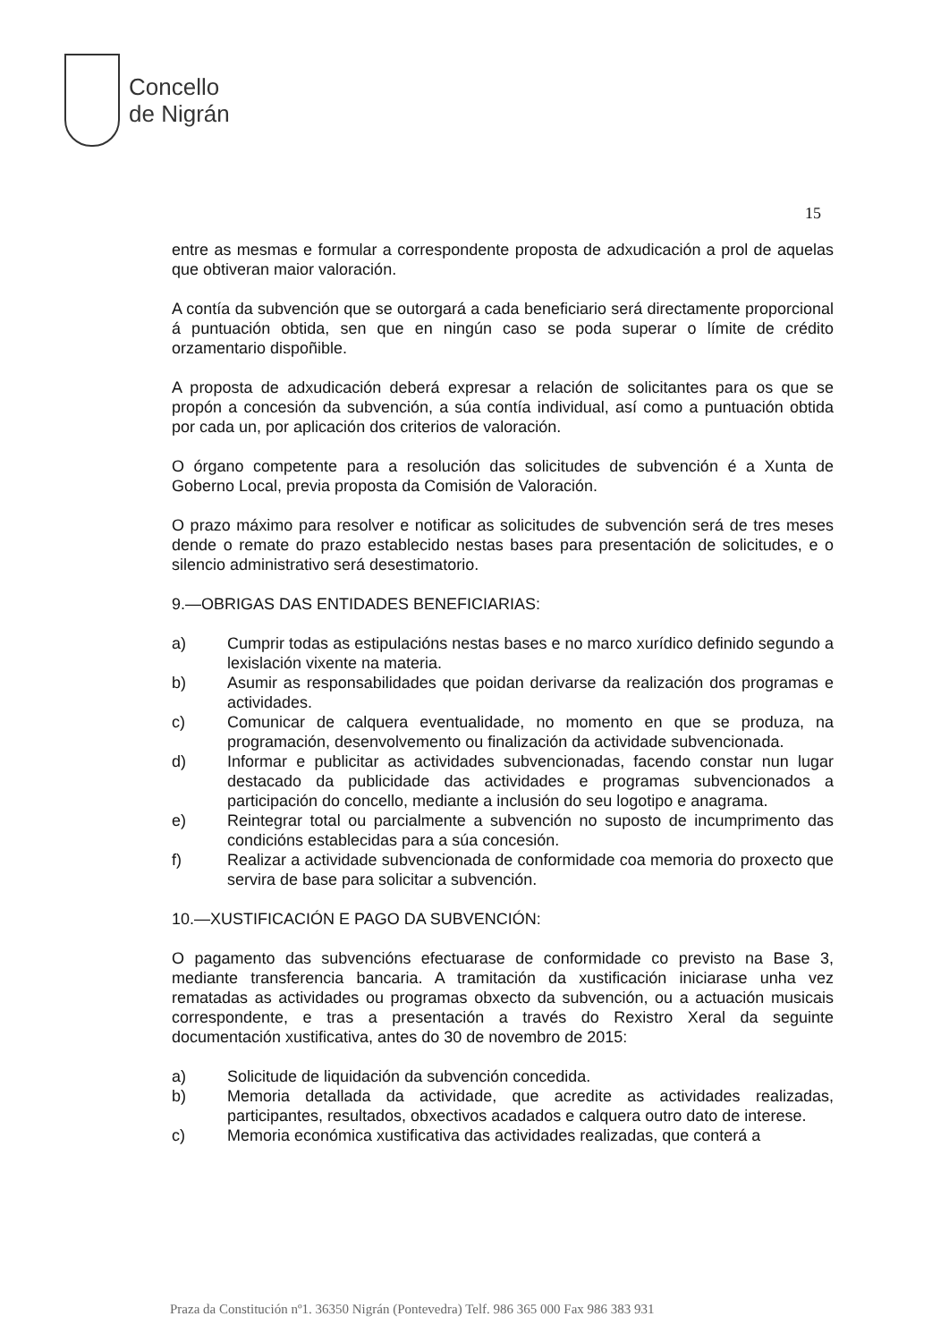Concello
de Nigrán
15
entre as mesmas e formular a correspondente proposta de adxudicación a prol de aquelas que obtiveran maior valoración.
A contía da subvención que se outorgará a cada beneficiario será directamente proporcional á puntuación obtida, sen que en ningún caso se poda superar o límite de crédito orzamentario dispoñible.
A proposta de adxudicación deberá expresar a relación de solicitantes para os que se propón a concesión da subvención, a súa contía individual, así como a puntuación obtida por cada un, por aplicación dos criterios de valoración.
O órgano competente para a resolución das solicitudes de subvención é a Xunta de Goberno Local, previa proposta da Comisión de Valoración.
O prazo máximo para resolver e notificar as solicitudes de subvención será de tres meses dende o remate do prazo establecido nestas bases para presentación de solicitudes, e o silencio administrativo será desestimatorio.
9.—OBRIGAS DAS ENTIDADES BENEFICIARIAS:
a) Cumprir todas as estipulacións nestas bases e no marco xurídico definido segundo a lexislación vixente na materia.
b) Asumir as responsabilidades que poidan derivarse da realización dos programas e actividades.
c) Comunicar de calquera eventualidade, no momento en que se produza, na programación, desenvolvemento ou finalización da actividade subvencionada.
d) Informar e publicitar as actividades subvencionadas, facendo constar nun lugar destacado da publicidade das actividades e programas subvencionados a participación do concello, mediante a inclusión do seu logotipo e anagrama.
e) Reintegrar total ou parcialmente a subvención no suposto de incumprimento das condicións establecidas para a súa concesión.
f) Realizar a actividade subvencionada de conformidade coa memoria do proxecto que servira de base para solicitar a subvención.
10.—XUSTIFICACIÓN E PAGO DA SUBVENCIÓN:
O pagamento das subvencións efectuarase de conformidade co previsto na Base 3, mediante transferencia bancaria. A tramitación da xustificación iniciarase unha vez rematadas as actividades ou programas obxecto da subvención, ou a actuación musicais correspondente, e tras a presentación a través do Rexistro Xeral da seguinte documentación xustificativa, antes do 30 de novembro de 2015:
a) Solicitude de liquidación da subvención concedida.
b) Memoria detallada da actividade, que acredite as actividades realizadas, participantes, resultados, obxectivos acadados e calquera outro dato de interese.
c) Memoria económica xustificativa das actividades realizadas, que conterá a
Praza da Constitución nº1. 36350 Nigrán (Pontevedra) Telf. 986 365 000 Fax 986 383 931